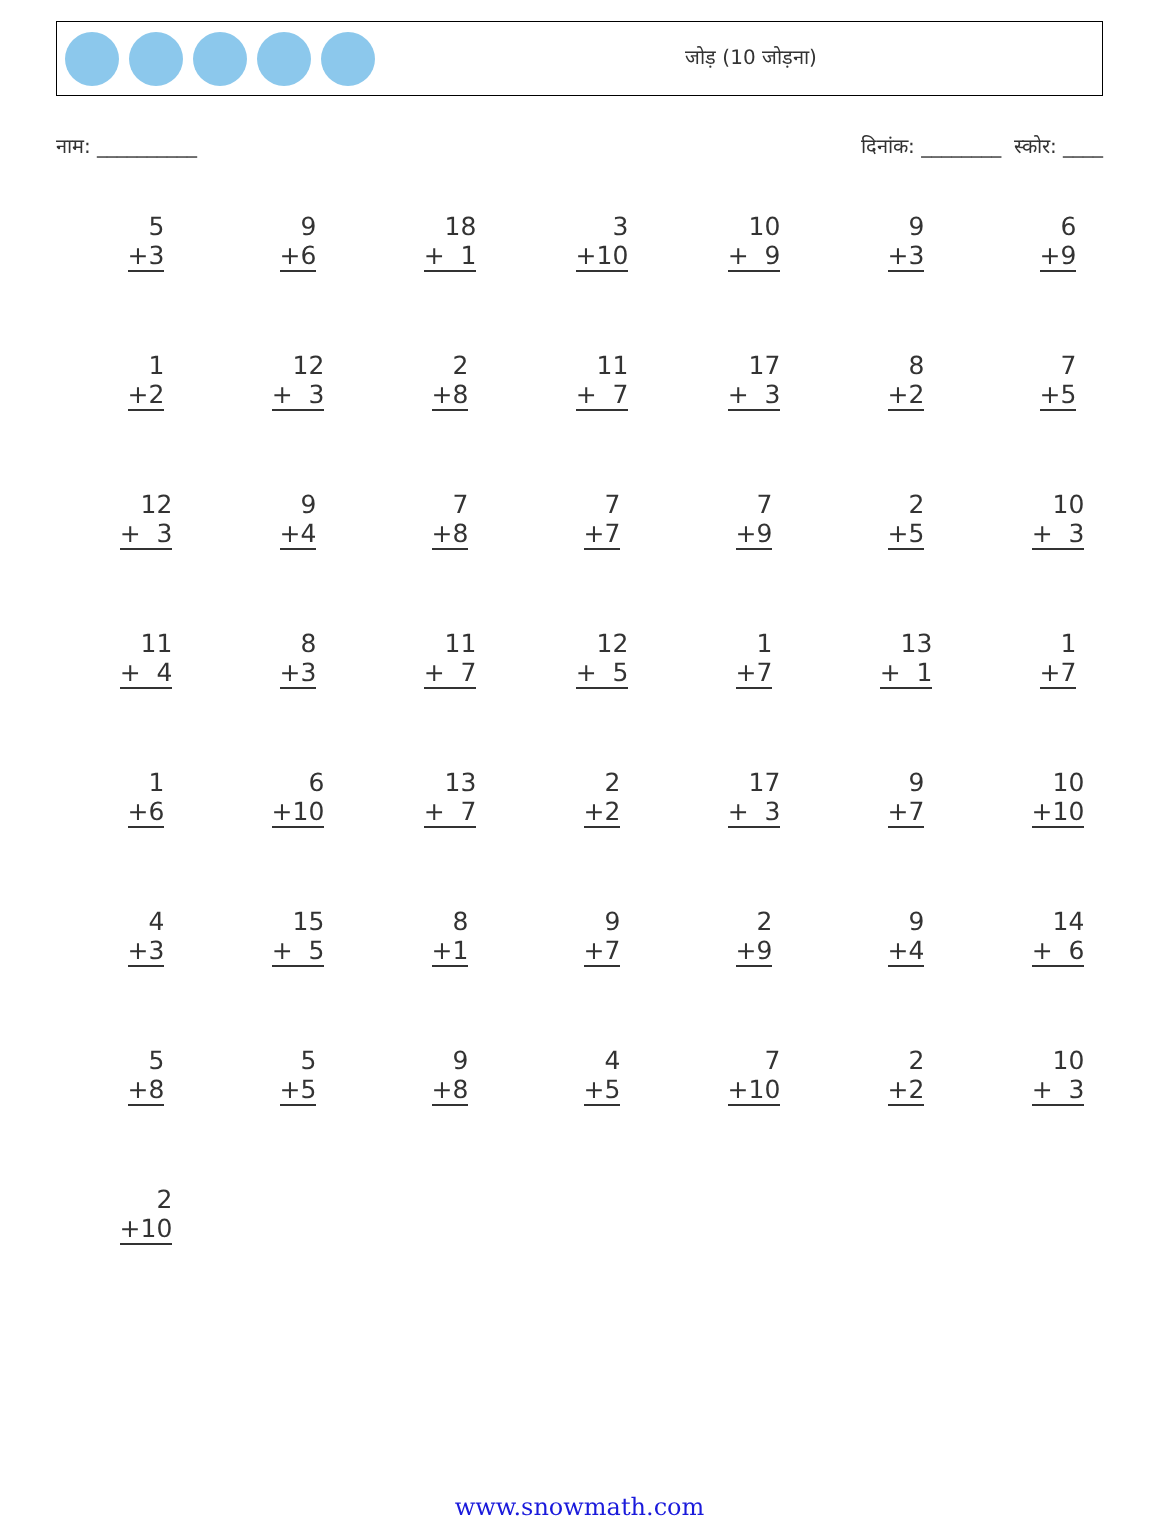जोड़ (10 जोड़ना)
नाम: __________ दिनांक: ________ स्कोर: ____
| 5 +3 | 9 +6 | 18 + 1 | 3 +10 | 10 + 9 | 9 +3 | 6 +9 |
| 1 +2 | 12 + 3 | 2 +8 | 11 + 7 | 17 + 3 | 8 +2 | 7 +5 |
| 12 + 3 | 9 +4 | 7 +8 | 7 +7 | 7 +9 | 2 +5 | 10 + 3 |
| 11 + 4 | 8 +3 | 11 + 7 | 12 + 5 | 1 +7 | 13 + 1 | 1 +7 |
| 1 +6 | 6 +10 | 13 + 7 | 2 +2 | 17 + 3 | 9 +7 | 10 +10 |
| 4 +3 | 15 + 5 | 8 +1 | 9 +7 | 2 +9 | 9 +4 | 14 + 6 |
| 5 +8 | 5 +5 | 9 +8 | 4 +5 | 7 +10 | 2 +2 | 10 + 3 |
| 2 +10 | | | | | | |
www.snowmath.com